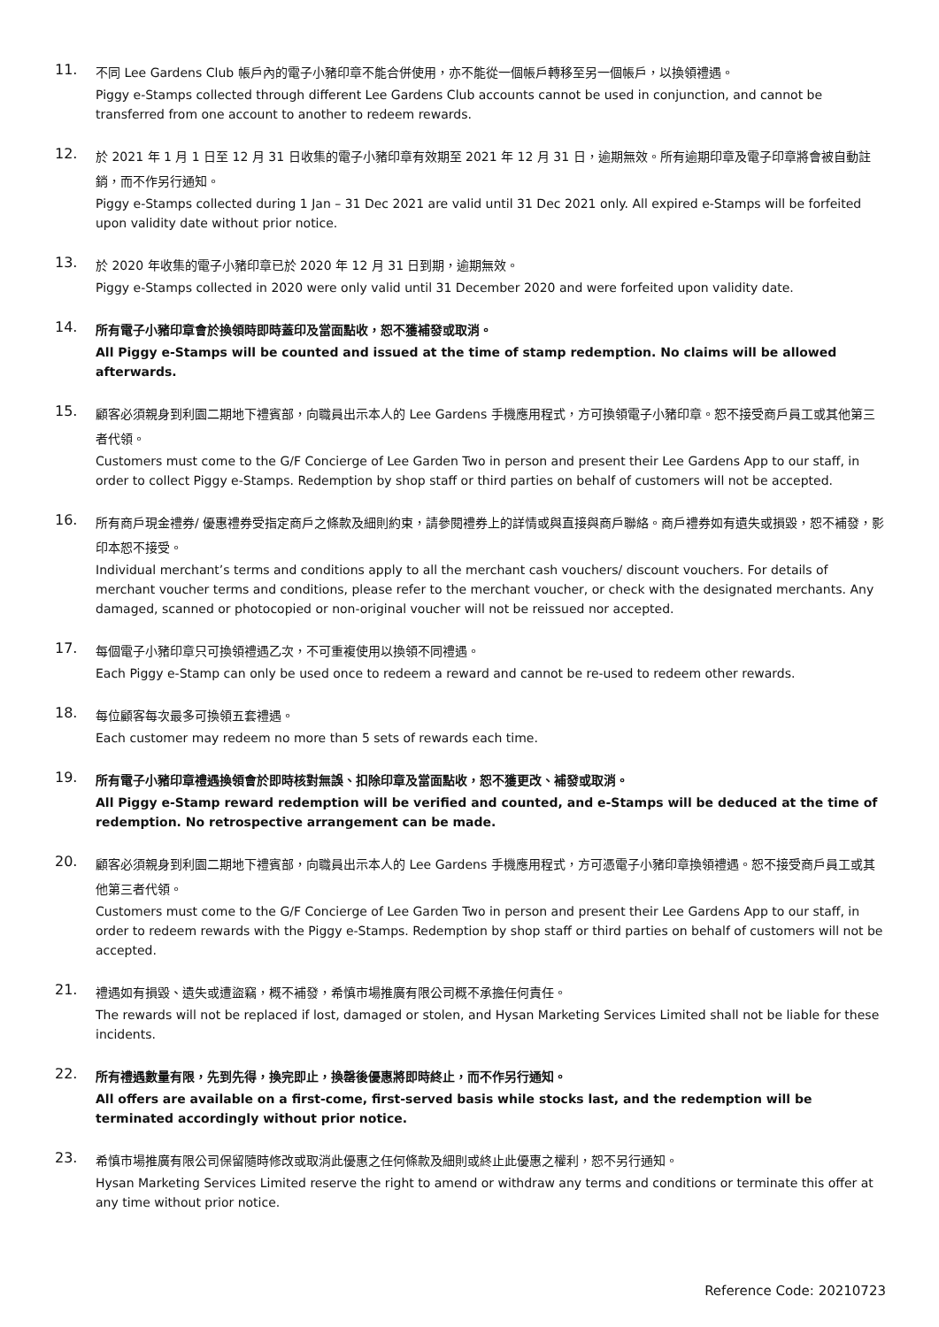11.
不同 Lee Gardens Club 帳戶內的電子小豬印章不能合併使用，亦不能從一個帳戶轉移至另一個帳戶，以換領禮遇。
Piggy e-Stamps collected through different Lee Gardens Club accounts cannot be used in conjunction, and cannot be transferred from one account to another to redeem rewards.
12.
於 2021 年 1 月 1 日至 12 月 31 日收集的電子小豬印章有效期至 2021 年 12 月 31 日，逾期無效。所有逾期印章及電子印章將會被自動註銷，而不作另行通知。
Piggy e-Stamps collected during 1 Jan – 31 Dec 2021 are valid until 31 Dec 2021 only. All expired e-Stamps will be forfeited upon validity date without prior notice.
13.
於 2020 年收集的電子小豬印章已於 2020 年 12 月 31 日到期，逾期無效。
Piggy e-Stamps collected in 2020 were only valid until 31 December 2020 and were forfeited upon validity date.
14.
所有電子小豬印章會於換領時即時蓋印及當面點收，恕不獲補發或取消。
All Piggy e-Stamps will be counted and issued at the time of stamp redemption. No claims will be allowed afterwards.
15.
顧客必須親身到利園二期地下禮賓部，向職員出示本人的 Lee Gardens 手機應用程式，方可換領電子小豬印章。恕不接受商戶員工或其他第三者代領。
Customers must come to the G/F Concierge of Lee Garden Two in person and present their Lee Gardens App to our staff, in order to collect Piggy e-Stamps. Redemption by shop staff or third parties on behalf of customers will not be accepted.
16.
所有商戶現金禮券/ 優惠禮券受指定商戶之條款及細則約束，請參閱禮券上的詳情或與直接與商戶聯絡。商戶禮券如有遺失或損毀，恕不補發，影印本恕不接受。
Individual merchant’s terms and conditions apply to all the merchant cash vouchers/ discount vouchers. For details of merchant voucher terms and conditions, please refer to the merchant voucher, or check with the designated merchants. Any damaged, scanned or photocopied or non-original voucher will not be reissued nor accepted.
17.
每個電子小豬印章只可換領禮遇乙次，不可重複使用以換領不同禮遇。
Each Piggy e-Stamp can only be used once to redeem a reward and cannot be re-used to redeem other rewards.
18.
每位顧客每次最多可換領五套禮遇。
Each customer may redeem no more than 5 sets of rewards each time.
19.
所有電子小豬印章禮遇換領會於即時核對無誤、扣除印章及當面點收，恕不獲更改、補發或取消。
All Piggy e-Stamp reward redemption will be verified and counted, and e-Stamps will be deduced at the time of redemption. No retrospective arrangement can be made.
20.
顧客必須親身到利園二期地下禮賓部，向職員出示本人的 Lee Gardens 手機應用程式，方可憑電子小豬印章換領禮遇。恕不接受商戶員工或其他第三者代領。
Customers must come to the G/F Concierge of Lee Garden Two in person and present their Lee Gardens App to our staff, in order to redeem rewards with the Piggy e-Stamps. Redemption by shop staff or third parties on behalf of customers will not be accepted.
21.
禮遇如有損毀、遺失或遭盜竊，概不補發，希慎市場推廣有限公司概不承擔任何責任。
The rewards will not be replaced if lost, damaged or stolen, and Hysan Marketing Services Limited shall not be liable for these incidents.
22.
所有禮遇數量有限，先到先得，換完即止，換罄後優惠將即時終止，而不作另行通知。
All offers are available on a first-come, first-served basis while stocks last, and the redemption will be terminated accordingly without prior notice.
23.
希慎市場推廣有限公司保留隨時修改或取消此優惠之任何條款及細則或終止此優惠之權利，恕不另行通知。
Hysan Marketing Services Limited reserve the right to amend or withdraw any terms and conditions or terminate this offer at any time without prior notice.
Reference Code: 20210723